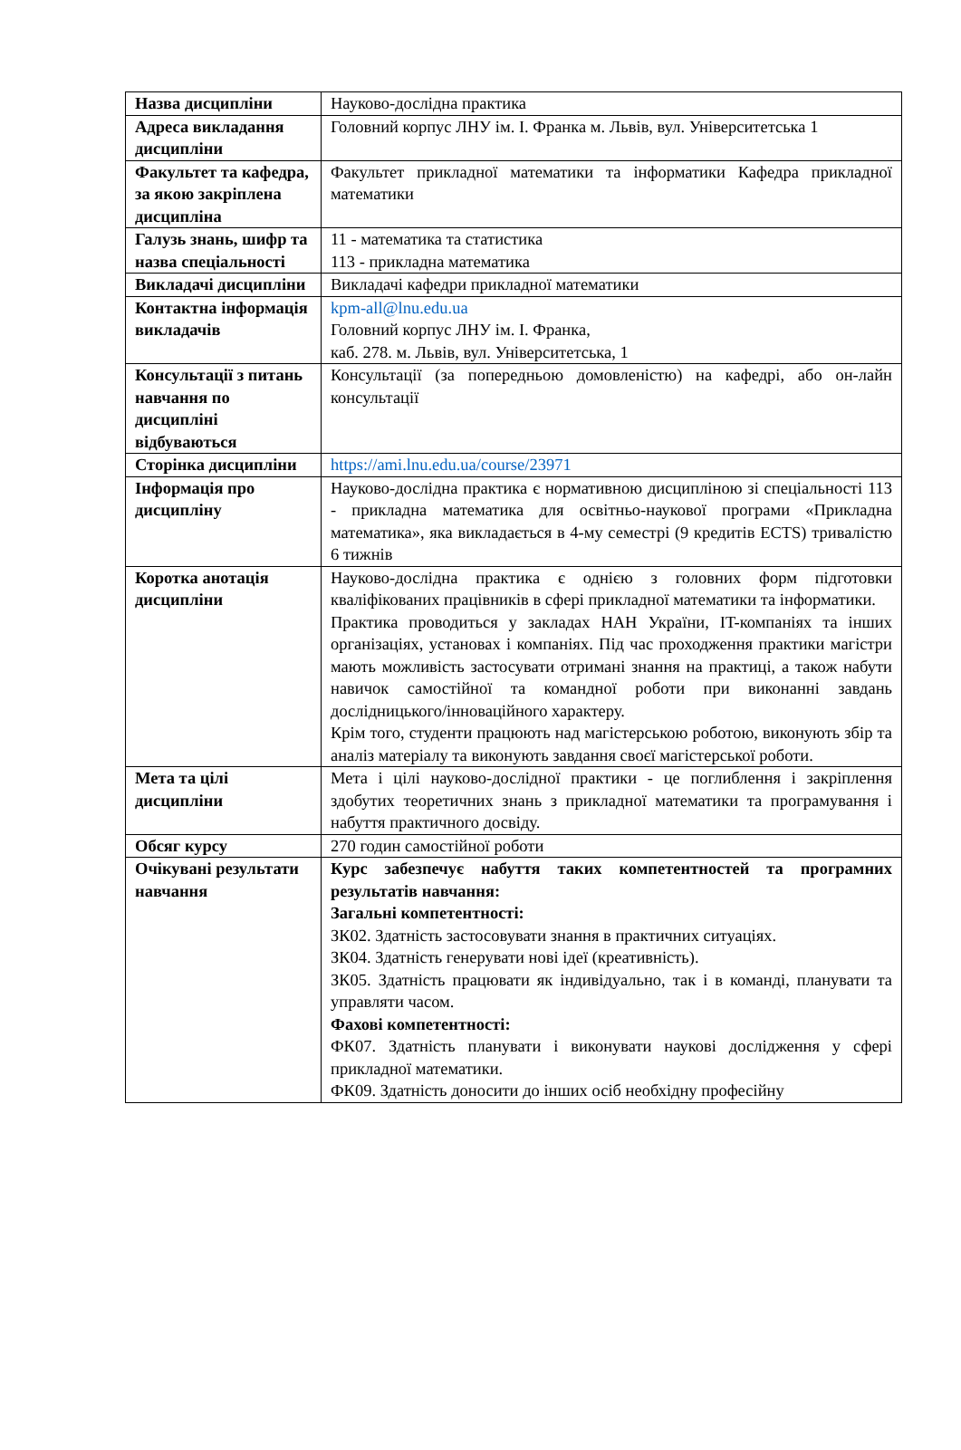| Назва дисципліни | Науково-дослідна практика |
| Адреса викладання дисципліни | Головний корпус ЛНУ ім. І. Франка м. Львів, вул. Університетська 1 |
| Факультет та кафедра, за якою закріплена дисципліна | Факультет прикладної математики та інформатики Кафедра прикладної математики |
| Галузь знань, шифр та назва спеціальності | 11 - математика та статистика 113 - прикладна математика |
| Викладачі дисципліни | Викладачі кафедри прикладної математики |
| Контактна інформація викладачів | kpm-all@lnu.edu.ua Головний корпус ЛНУ ім. І. Франка, каб. 278. м. Львів, вул. Університетська, 1 |
| Консультації з питань навчання по дисципліні відбуваються | Консультації (за попередньою домовленістю) на кафедрі, або он-лайн консультації |
| Сторінка дисципліни | https://ami.lnu.edu.ua/course/23971 |
| Інформація про дисципліну | Науково-дослідна практика є нормативною дисципліною зі спеціальності 113 - прикладна математика для освітньо-наукової програми «Прикладна математика», яка викладається в 4-му семестрі (9 кредитів ECTS) тривалістю 6 тижнів |
| Коротка анотація дисципліни | Науково-дослідна практика є однією з головних форм підготовки кваліфікованих працівників в сфері прикладної математики та інформатики. Практика проводиться у закладах НАН України, IT-компаніях та інших організаціях, установах і компаніях. Під час проходження практики магістри мають можливість застосувати отримані знання на практиці, а також набути навичок самостійної та командної роботи при виконанні завдань дослідницького/інноваційного характеру. Крім того, студенти працюють над магістерською роботою, виконують збір та аналіз матеріалу та виконують завдання своєї магістерської роботи. |
| Мета та цілі дисципліни | Мета і цілі науково-дослідної практики - це поглиблення і закріплення здобутих теоретичних знань з прикладної математики та програмування і набуття практичного досвіду. |
| Обсяг курсу | 270 годин самостійної роботи |
| Очікувані результати навчання | Курс забезпечує набуття таких компетентностей та програмних результатів навчання: Загальні компетентності: ЗК02. Здатність застосовувати знання в практичних ситуаціях. ЗК04. Здатність генерувати нові ідеї (креативність). ЗК05. Здатність працювати як індивідуально, так і в команді, планувати та управляти часом. Фахові компетентності: ФК07. Здатність планувати і виконувати наукові дослідження у сфері прикладної математики. ФК09. Здатність доносити до інших осіб необхідну професійну |